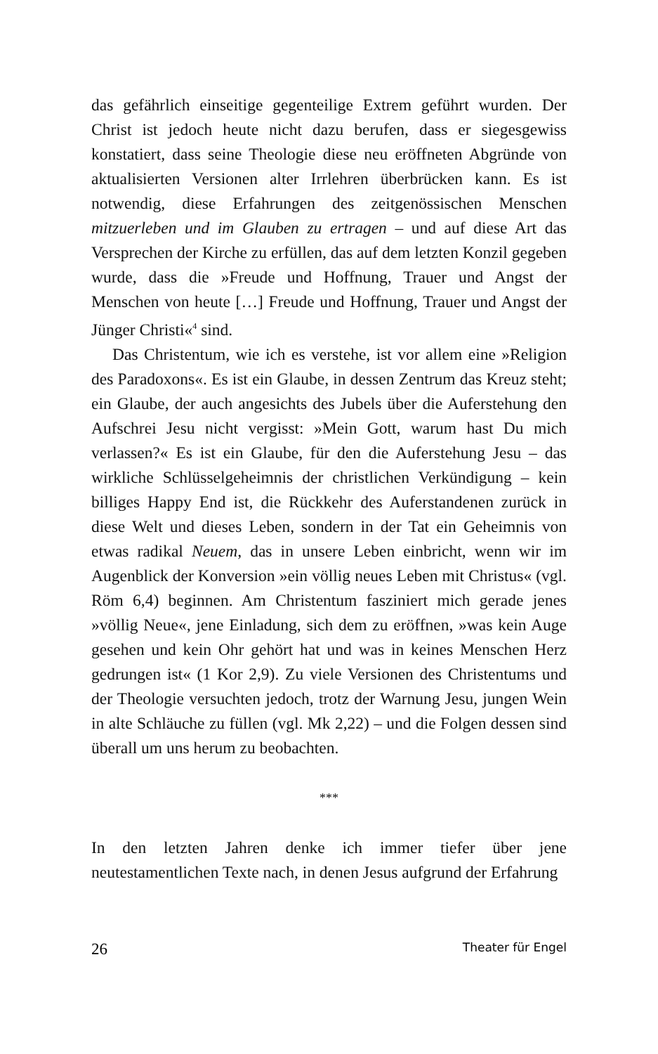das gefährlich einseitige gegenteilige Extrem geführt wurden. Der Christ ist jedoch heute nicht dazu berufen, dass er siegesgewiss konstatiert, dass seine Theologie diese neu eröffneten Abgründe von aktualisierten Versionen alter Irrlehren überbrücken kann. Es ist notwendig, diese Erfahrungen des zeitgenössischen Menschen mitzuerleben und im Glauben zu ertragen – und auf diese Art das Versprechen der Kirche zu erfüllen, das auf dem letzten Konzil gegeben wurde, dass die »Freude und Hoffnung, Trauer und Angst der Menschen von heute […] Freude und Hoffnung, Trauer und Angst der Jünger Christi«<sup>4</sup> sind.
Das Christentum, wie ich es verstehe, ist vor allem eine »Religion des Paradoxons«. Es ist ein Glaube, in dessen Zentrum das Kreuz steht; ein Glaube, der auch angesichts des Jubels über die Auferstehung den Aufschrei Jesu nicht vergisst: »Mein Gott, warum hast Du mich verlassen?« Es ist ein Glaube, für den die Auferstehung Jesu – das wirkliche Schlüsselgeheimnis der christlichen Verkündigung – kein billiges Happy End ist, die Rückkehr des Auferstandenen zurück in diese Welt und dieses Leben, sondern in der Tat ein Geheimnis von etwas radikal Neuem, das in unsere Leben einbricht, wenn wir im Augenblick der Konversion »ein völlig neues Leben mit Christus« (vgl. Röm 6,4) beginnen. Am Christentum fasziniert mich gerade jenes »völlig Neue«, jene Einladung, sich dem zu eröffnen, »was kein Auge gesehen und kein Ohr gehört hat und was in keines Menschen Herz gedrungen ist« (1 Kor 2,9). Zu viele Versionen des Christentums und der Theologie versuchten jedoch, trotz der Warnung Jesu, jungen Wein in alte Schläuche zu füllen (vgl. Mk 2,22) – und die Folgen dessen sind überall um uns herum zu beobachten.
***
In den letzten Jahren denke ich immer tiefer über jene neutestamentlichen Texte nach, in denen Jesus aufgrund der Erfahrung
26 Theater für Engel